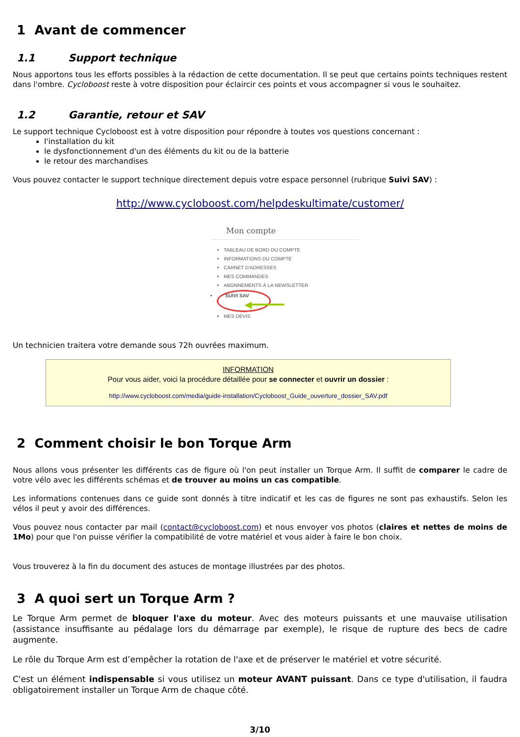1 Avant de commencer
1.1 Support technique
Nous apportons tous les efforts possibles à la rédaction de cette documentation. Il se peut que certains points techniques restent dans l'ombre. Cycloboost reste à votre disposition pour éclaircir ces points et vous accompagner si vous le souhaitez.
1.2 Garantie, retour et SAV
Le support technique Cycloboost est à votre disposition pour répondre à toutes vos questions concernant :
l'installation du kit
le dysfonctionnement d'un des éléments du kit ou de la batterie
le retour des marchandises
Vous pouvez contacter le support technique directement depuis votre espace personnel (rubrique Suivi SAV) :
http://www.cycloboost.com/helpdeskultimate/customer/
Mon compte
TABLEAU DE BORD DU COMPTE
INFORMATIONS DU COMPTE
CARNET D'ADRESSES
MES COMMANDES
ABONNEMENTS À LA NEWSLETTER
SUIVI SAV ◀━━━━━━
MES DEVIS
Un technicien traitera votre demande sous 72h ouvrées maximum.
INFORMATION
Pour vous aider, voici la procédure détaillée pour se connecter et ouvrir un dossier :
http://www.cycloboost.com/media/guide-installation/Cycloboost_Guide_ouverture_dossier_SAV.pdf
2 Comment choisir le bon Torque Arm
Nous allons vous présenter les différents cas de figure où l'on peut installer un Torque Arm. Il suffit de comparer le cadre de votre vélo avec les différents schémas et de trouver au moins un cas compatible.
Les informations contenues dans ce guide sont donnés à titre indicatif et les cas de figures ne sont pas exhaustifs. Selon les vélos il peut y avoir des différences.
Vous pouvez nous contacter par mail (contact@cycloboost.com) et nous envoyer vos photos (claires et nettes de moins de 1Mo) pour que l'on puisse vérifier la compatibilité de votre matériel et vous aider à faire le bon choix.
Vous trouverez à la fin du document des astuces de montage illustrées par des photos.
3 A quoi sert un Torque Arm ?
Le Torque Arm permet de bloquer l'axe du moteur. Avec des moteurs puissants et une mauvaise utilisation (assistance insuffisante au pédalage lors du démarrage par exemple), le risque de rupture des becs de cadre augmente.
Le rôle du Torque Arm est d’empêcher la rotation de l'axe et de préserver le matériel et votre sécurité.
C'est un élément indispensable si vous utilisez un moteur AVANT puissant. Dans ce type d'utilisation, il faudra obligatoirement installer un Torque Arm de chaque côté.
3/10